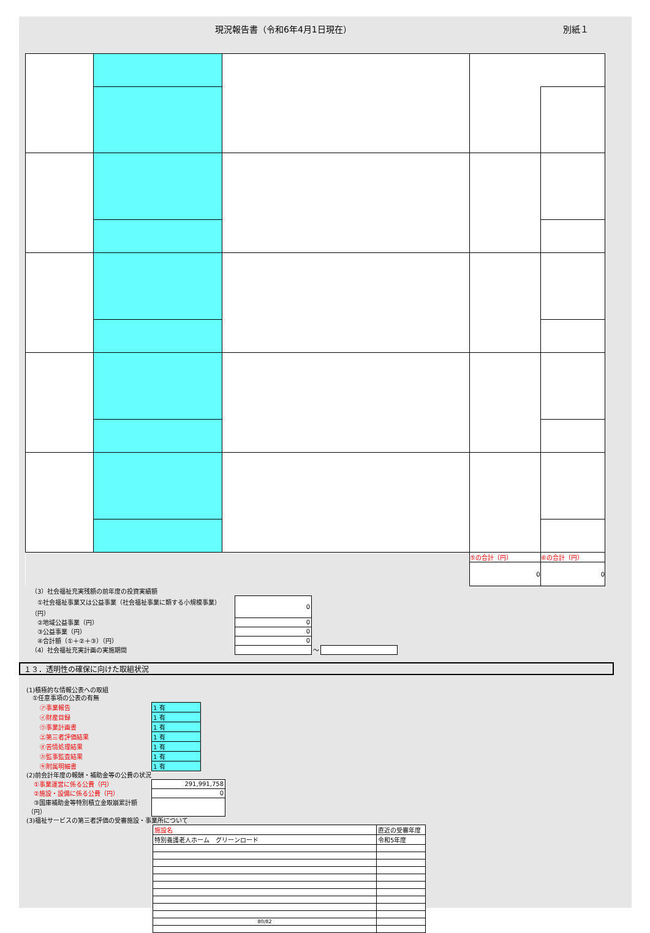現況報告書（令和6年4月1日現在） 別紙１
| | | | ⑤の合計（円） | ⑥の合計（円） |
| | | | 0 | 0 |
| （3）社会福祉充実残額の前年度の投資実績額 | | | |
| ①社会福祉事業又は公益事業（社会福祉事業に類する小規模事業）（円） | 0 | | |
| ②地域公益事業（円） | 0 | | |
| ③公益事業（円） | 0 | | |
| ④合計額（①＋②＋③）（円） | 0 | | |
| （4）社会福祉充実計画の実施期間 | | ～ | |
１３．透明性の確保に向けた取組状況
(1)積極的な情報公表への取組
　①任意事項の公表の有無
| ㋐事業報告 | 1 有 |
| ㋑財産目録 | 1 有 |
| ㋒事業計画書 | 1 有 |
| ㋓第三者評価結果 | 1 有 |
| ㋔苦情処理結果 | 1 有 |
| ㋕監事監査結果 | 1 有 |
| ㋖附属明細書 | 1 有 |
(2)前会計年度の報酬・補助金等の公費の状況
| ①事業運営に係る公費（円） | 291,991,758 |
| ②施設・設備に係る公費（円） | 0 |
| ③国庫補助金等特別積立金取崩累計額（円） | |
(3)福祉サービスの第三者評価の受審施設・事業所について
| 施設名 | 直近の受審年度 |
| 特別養護老人ホーム グリーンロード | 令和5年度 |
| 80/82 | |